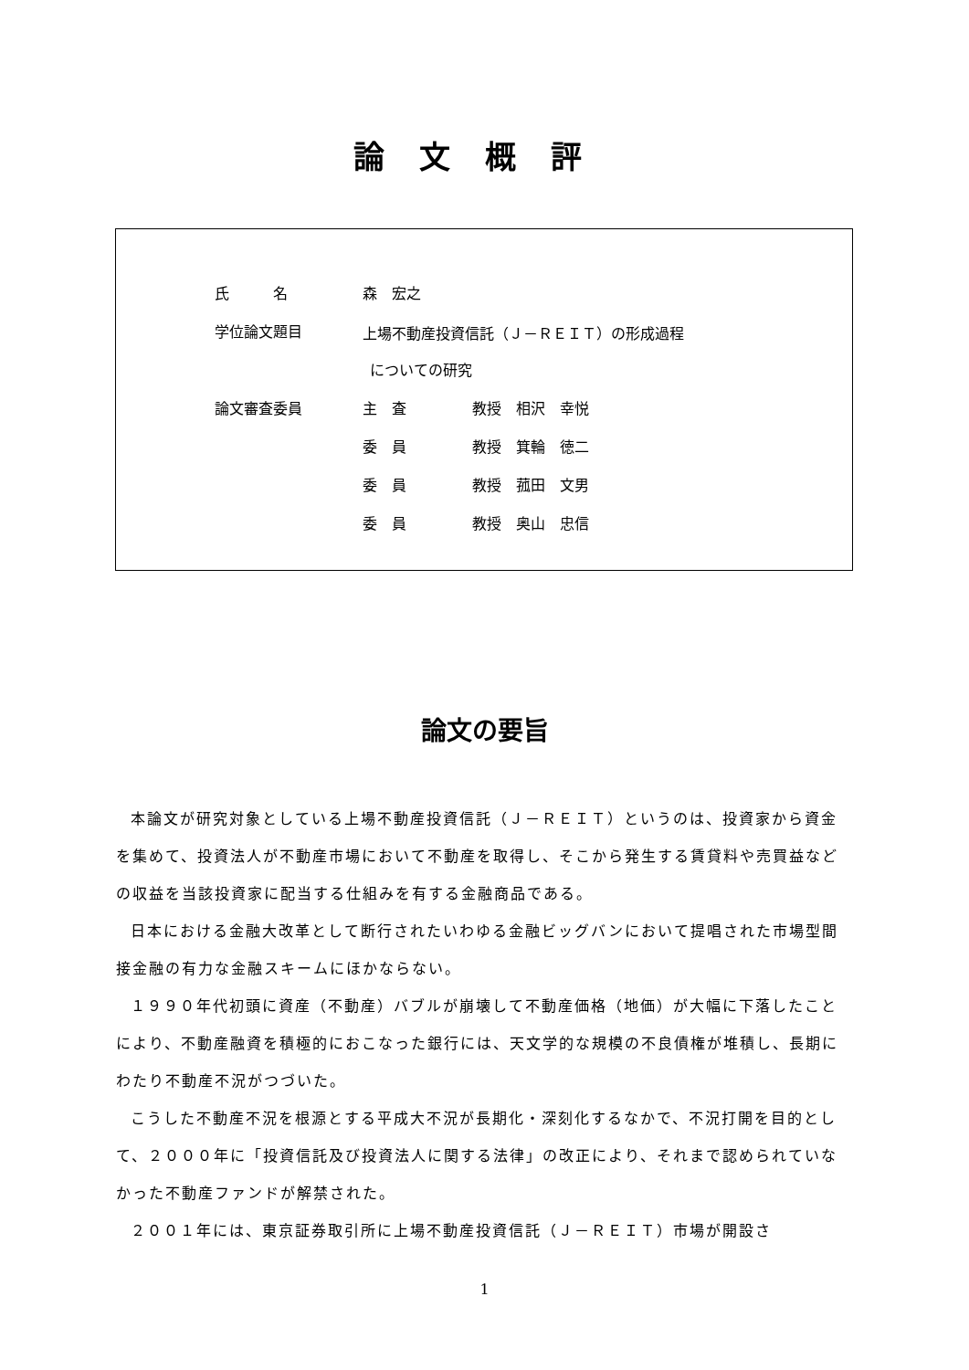論文概評
| 氏 名 | 森 宏之 | |
| 学位論文題目 | 上場不動産投資信託（Ｊ－ＲＥＩＴ）の形成過程 | |
| | についての研究 | |
| 論文審査委員 | 主 査 | 教授 相沢 幸悦 |
| | 委 員 | 教授 箕輪 徳二 |
| | 委 員 | 教授 菰田 文男 |
| | 委 員 | 教授 奥山 忠信 |
論文の要旨
本論文が研究対象としている上場不動産投資信託（Ｊ－ＲＥＩＴ）というのは、投資家から資金を集めて、投資法人が不動産市場において不動産を取得し、そこから発生する賃貸料や売買益などの収益を当該投資家に配当する仕組みを有する金融商品である。
日本における金融大改革として断行されたいわゆる金融ビッグバンにおいて提唱された市場型間接金融の有力な金融スキームにほかならない。
１９９０年代初頭に資産（不動産）バブルが崩壊して不動産価格（地価）が大幅に下落したことにより、不動産融資を積極的におこなった銀行には、天文学的な規模の不良債権が堆積し、長期にわたり不動産不況がつづいた。
こうした不動産不況を根源とする平成大不況が長期化・深刻化するなかで、不況打開を目的として、２０００年に「投資信託及び投資法人に関する法律」の改正により、それまで認められていなかった不動産ファンドが解禁された。
２００１年には、東京証券取引所に上場不動産投資信託（Ｊ－ＲＥＩＴ）市場が開設さ
1